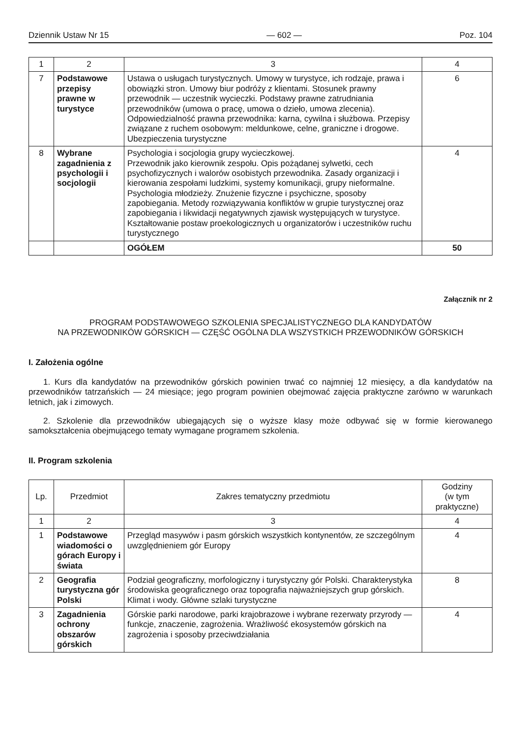Dziennik Ustaw Nr 15 — 602 — Poz. 104
| 1 | 2 | 3 | 4 |
| 7 | Podstawowe przepisy prawne w turystyce | Ustawa o usługach turystycznych. Umowy w turystyce, ich rodzaje, prawa i obowiązki stron. Umowy biur podróży z klientami. Stosunek prawny przewodnik — uczestnik wycieczki. Podstawy prawne zatrudniania przewodników (umowa o pracę, umowa o dzieło, umowa zlecenia). Odpowiedzialność prawna przewodnika: karna, cywilna i służbowa. Przepisy związane z ruchem osobowym: meldunkowe, celne, graniczne i drogowe. Ubezpieczenia turystyczne | 6 |
| 8 | Wybrane zagadnienia z psychologii i socjologii | Psychologia i socjologia grupy wycieczkowej. Przewodnik jako kierownik zespołu. Opis pożądanej sylwetki, cech psychofizycznych i walorów osobistych przewodnika. Zasady organizacji i kierowania zespołami ludzkimi, systemy komunikacji, grupy nieformalne. Psychologia młodzieży. Znużenie fizyczne i psychiczne, sposoby zapobiegania. Metody rozwiązywania konfliktów w grupie turystycznej oraz zapobiegania i likwidacji negatywnych zjawisk występujących w turystyce. Kształtowanie postaw proekologicznych u organizatorów i uczestników ruchu turystycznego | 4 |
| | | OGÓŁEM | 50 |
Załącznik nr 2
PROGRAM PODSTAWOWEGO SZKOLENIA SPECJALISTYCZNEGO DLA KANDYDATÓW
NA PRZEWODNIKÓW GÓRSKICH — CZĘŚĆ OGÓLNA DLA WSZYSTKICH PRZEWODNIKÓW GÓRSKICH
I. Założenia ogólne
1. Kurs dla kandydatów na przewodników górskich powinien trwać co najmniej 12 miesięcy, a dla kandydatów na przewodników tatrzańskich — 24 miesiące; jego program powinien obejmować zajęcia praktyczne zarówno w warunkach letnich, jak i zimowych.
2. Szkolenie dla przewodników ubiegających się o wyższe klasy może odbywać się w formie kierowanego samokształcenia obejmującego tematy wymagane programem szkolenia.
II. Program szkolenia
| Lp. | Przedmiot | Zakres tematyczny przedmiotu | Godziny (w tym praktyczne) |
| --- | --- | --- | --- |
| 1 | 2 | 3 | 4 |
| 1 | Podstawowe wiadomości o górach Europy i świata | Przegląd masywów i pasm górskich wszystkich kontynentów, ze szczególnym uwzględnieniem gór Europy | 4 |
| 2 | Geografia turystyczna gór Polski | Podział geograficzny, morfologiczny i turystyczny gór Polski. Charakterystyka środowiska geograficznego oraz topografia najważniejszych grup górskich. Klimat i wody. Główne szlaki turystyczne | 8 |
| 3 | Zagadnienia ochrony obszarów górskich | Górskie parki narodowe, parki krajobrazowe i wybrane rezerwaty przyrody — funkcje, znaczenie, zagrożenia. Wrażliwość ekosystemów górskich na zagrożenia i sposoby przeciwdziałania | 4 |